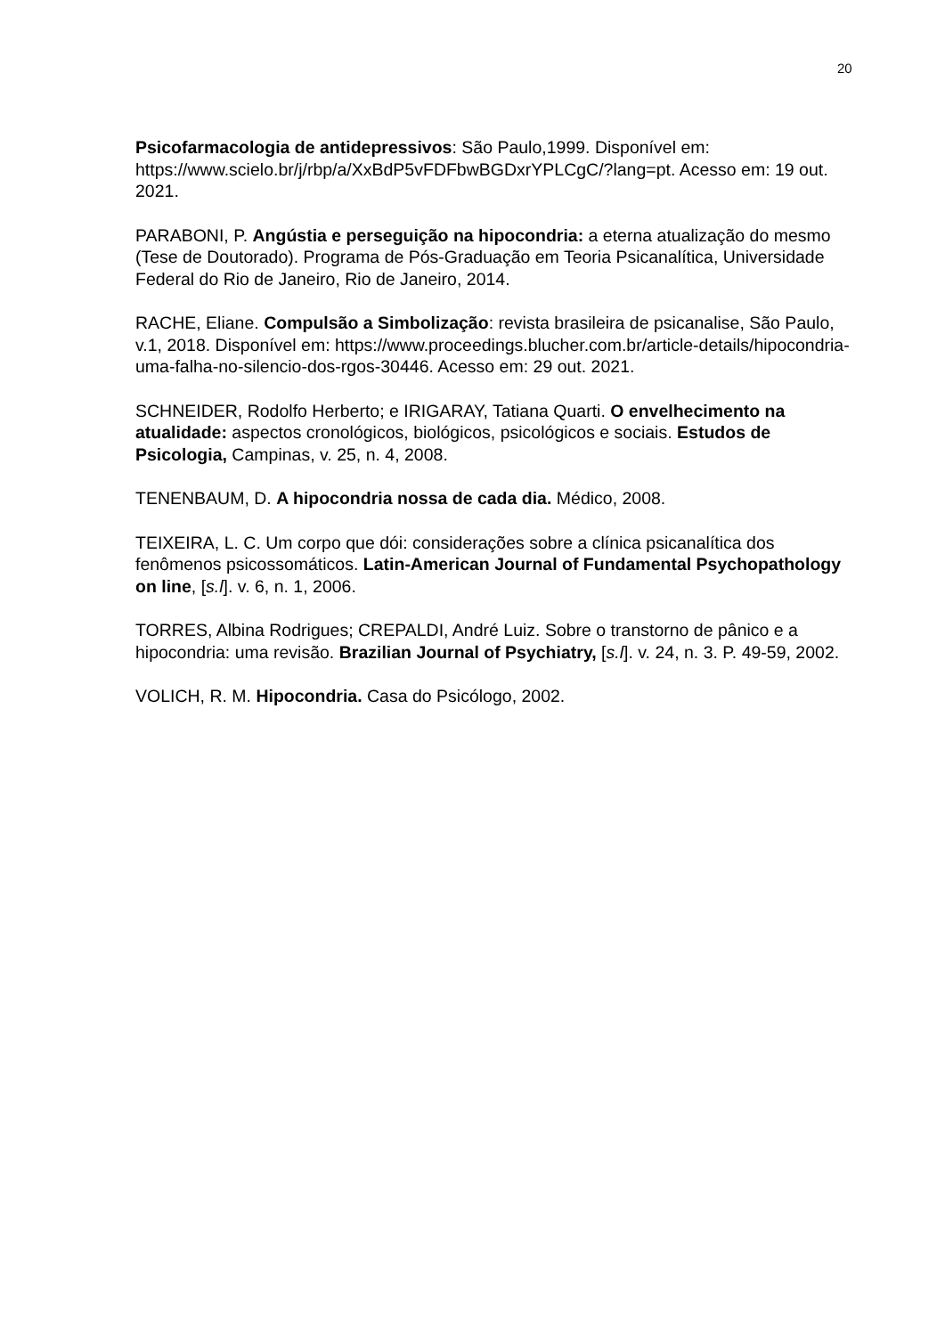20
Psicofarmacologia de antidepressivos: São Paulo,1999. Disponível em: https://www.scielo.br/j/rbp/a/XxBdP5vFDFbwBGDxrYPLCgC/?lang=pt. Acesso em: 19 out. 2021.
PARABONI, P. Angústia e perseguição na hipocondria: a eterna atualização do mesmo (Tese de Doutorado). Programa de Pós-Graduação em Teoria Psicanalítica, Universidade Federal do Rio de Janeiro, Rio de Janeiro, 2014.
RACHE, Eliane. Compulsão a Simbolização: revista brasileira de psicanalise, São Paulo, v.1, 2018. Disponível em: https://www.proceedings.blucher.com.br/article-details/hipocondria-uma-falha-no-silencio-dos-rgos-30446. Acesso em: 29 out. 2021.
SCHNEIDER, Rodolfo Herberto; e IRIGARAY, Tatiana Quarti. O envelhecimento na atualidade: aspectos cronológicos, biológicos, psicológicos e sociais. Estudos de Psicologia, Campinas, v. 25, n. 4, 2008.
TENENBAUM, D. A hipocondria nossa de cada dia. Médico, 2008.
TEIXEIRA, L. C. Um corpo que dói: considerações sobre a clínica psicanalítica dos fenômenos psicossomáticos. Latin-American Journal of Fundamental Psychopathology on line, [s.l]. v. 6, n. 1, 2006.
TORRES, Albina Rodrigues; CREPALDI, André Luiz. Sobre o transtorno de pânico e a hipocondria: uma revisão. Brazilian Journal of Psychiatry, [s.l]. v. 24, n. 3. P. 49-59, 2002.
VOLICH, R. M. Hipocondria. Casa do Psicólogo, 2002.